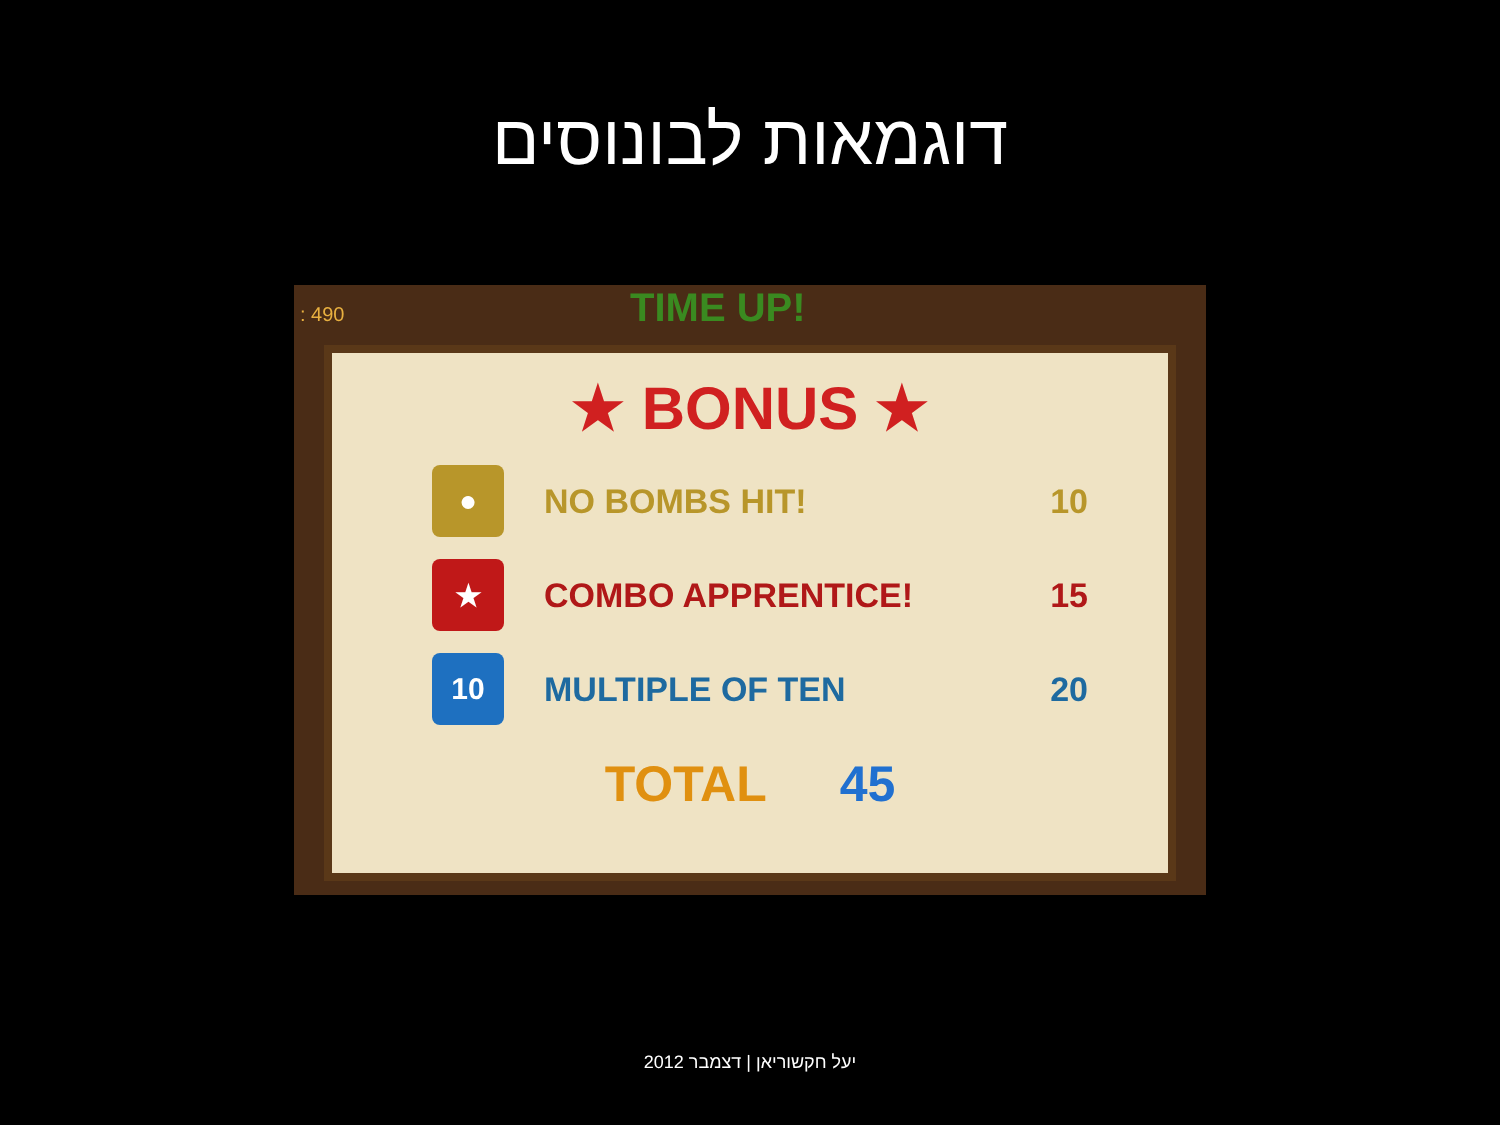דוגמאות לבונוסים
: 490 TIME UP!
★ BONUS ★
●
NO BOMBS HIT! 10
★
COMBO APPRENTICE! 15
10
MULTIPLE OF TEN 20
TOTAL 45
יעל חקשוריאן | דצמבר 2012